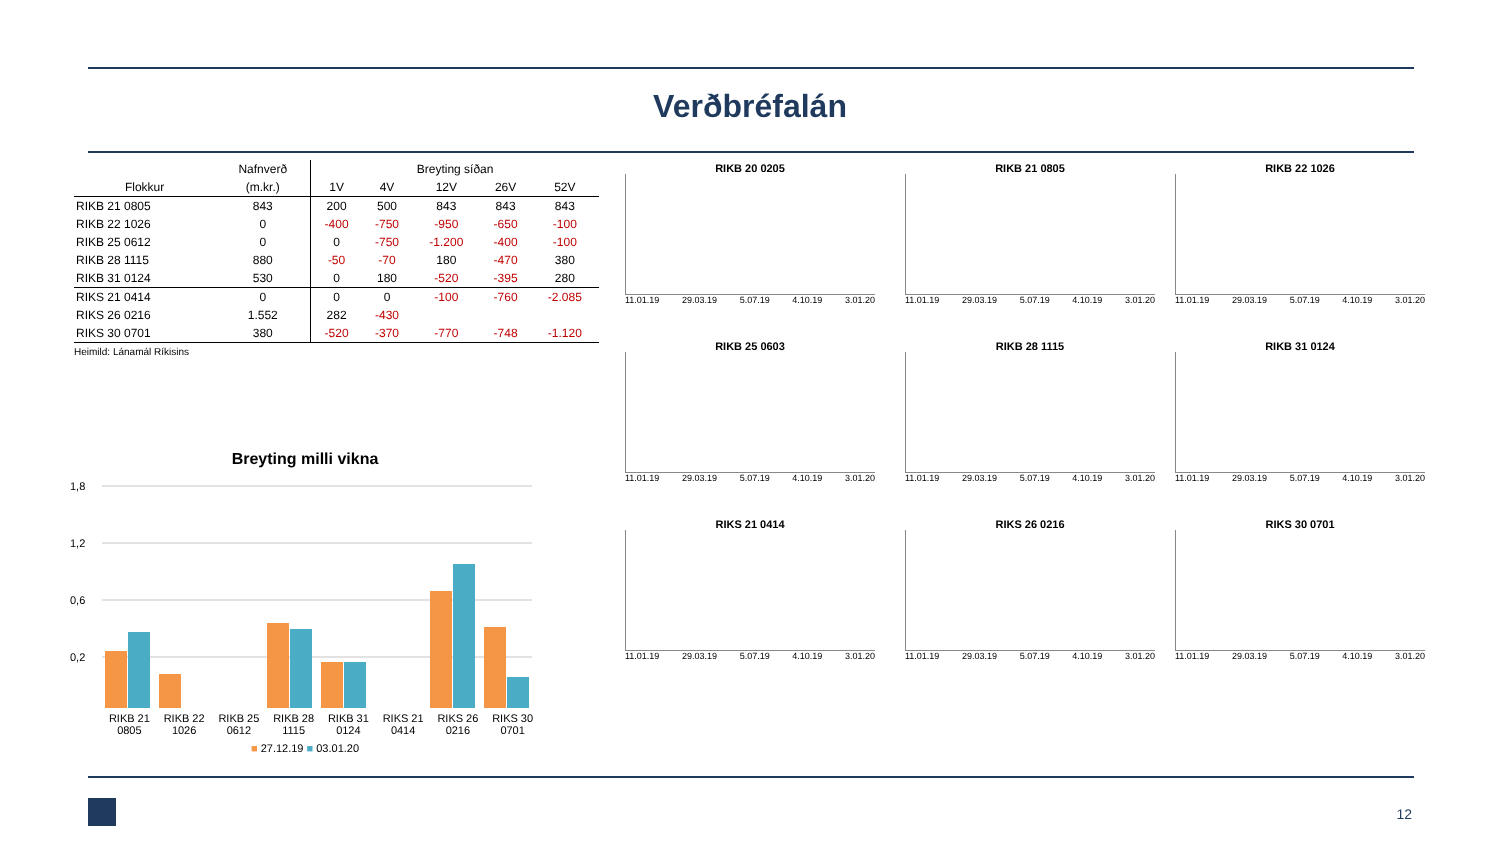Verðbréfalán
| | Nafnverð | Breyting síðan | | | | |
| --- | --- | --- | --- | --- | --- | --- |
| Flokkur | (m.kr.) | 1V | 4V | 12V | 26V | 52V |
| RIKB 21 0805 | 843 | 200 | 500 | 843 | 843 | 843 |
| RIKB 22 1026 | 0 | -400 | -750 | -950 | -650 | -100 |
| RIKB 25 0612 | 0 | 0 | -750 | -1.200 | -400 | -100 |
| RIKB 28 1115 | 880 | -50 | -70 | 180 | -470 | 380 |
| RIKB 31 0124 | 530 | 0 | 180 | -520 | -395 | 280 |
| RIKS 21 0414 | 0 | 0 | 0 | -100 | -760 | -2.085 |
| RIKS 26 0216 | 1.552 | 282 | -430 | | | |
| RIKS 30 0701 | 380 | -520 | -370 | -770 | -748 | -1.120 |
Heimild: Lánamál Ríkisins
Breyting milli vikna
1,8
1,2
0,6
0,2
RIKB 21 0805 RIKB 22 1026 RIKB 25 0612 RIKB 28 1115 RIKB 31 0124 RIKS 21 0414 RIKS 26 0216 RIKS 30 0701
■ 27.12.19 ■ 03.01.20
RIKB 20 0205
11.01.19 29.03.19 5.07.19 4.10.19 3.01.20
RIKB 21 0805
11.01.19 29.03.19 5.07.19 4.10.19 3.01.20
RIKB 22 1026
11.01.19 29.03.19 5.07.19 4.10.19 3.01.20
RIKB 25 0603
11.01.19 29.03.19 5.07.19 4.10.19 3.01.20
RIKB 28 1115
11.01.19 29.03.19 5.07.19 4.10.19 3.01.20
RIKB 31 0124
11.01.19 29.03.19 5.07.19 4.10.19 3.01.20
RIKS 21 0414
11.01.19 29.03.19 5.07.19 4.10.19 3.01.20
RIKS 26 0216
11.01.19 29.03.19 5.07.19 4.10.19 3.01.20
RIKS 30 0701
11.01.19 29.03.19 5.07.19 4.10.19 3.01.20
12